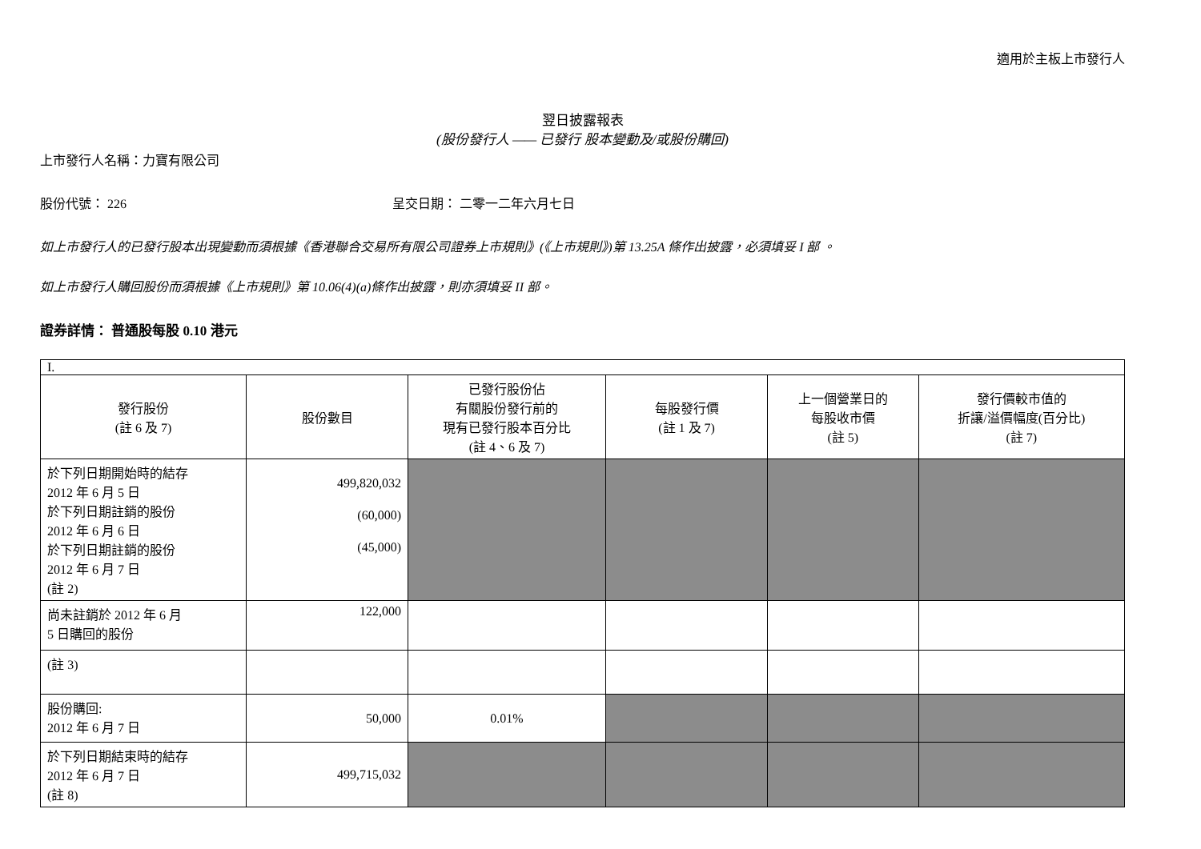適用於主板上市發行人
翌日披露報表
(股份發行人 —— 已發行 股本變動及/或股份購回)
上市發行人名稱：力寶有限公司
股份代號： 226 呈交日期： 二零一二年六月七日
如上市發行人的已發行股本出現變動而須根據《香港聯合交易所有限公司證券上市規則》(《上市規則》)第 13.25A 條作出披露，必須填妥 I 部 。
如上市發行人購回股份而須根據《上市規則》第 10.06(4)(a)條作出披露，則亦須填妥 II 部。
證券詳情： 普通股每股 0.10 港元
| I. | | | | | |
| 發行股份 (註 6 及 7) | 股份數目 | 已發行股份佔 有關股份發行前的 現有已發行股本百分比 (註 4、6 及 7) | 每股發行價 (註 1 及 7) | 上一個營業日的 每股收市價 (註 5) | 發行價較市值的 折讓/溢價幅度(百分比) (註 7) |
| 於下列日期開始時的結存 2012 年 6 月 5 日 於下列日期註銷的股份 2012 年 6 月 6 日 於下列日期註銷的股份 2012 年 6 月 7 日 (註 2) | 499,820,032 (60,000) (45,000) | | | | |
| 尚未註銷於 2012 年 6 月 5 日購回的股份 | 122,000 | | | | |
| (註 3) | | | | | |
| 股份購回: 2012 年 6 月 7 日 | 50,000 | 0.01% | | | |
| 於下列日期結束時的結存 2012 年 6 月 7 日 (註 8) | 499,715,032 | | | | |